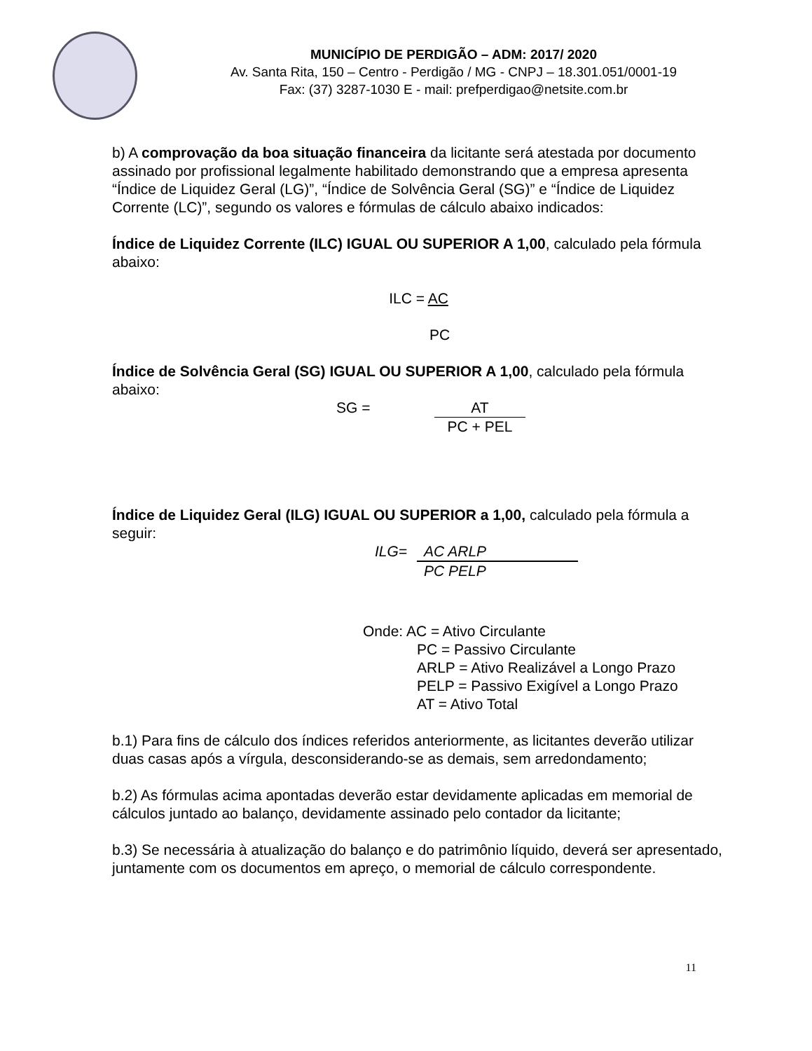MUNICÍPIO DE PERDIGÃO – ADM: 2017/ 2020
Av. Santa Rita, 150 – Centro - Perdigão / MG - CNPJ – 18.301.051/0001-19
Fax: (37) 3287-1030 E - mail: prefperdigao@netsite.com.br
b) A comprovação da boa situação financeira da licitante será atestada por documento assinado por profissional legalmente habilitado demonstrando que a empresa apresenta “Índice de Liquidez Geral (LG)”, “Índice de Solvência Geral (SG)” e “Índice de Liquidez Corrente (LC)”, segundo os valores e fórmulas de cálculo abaixo indicados:
Índice de Liquidez Corrente (ILC) IGUAL OU SUPERIOR A 1,00, calculado pela fórmula abaixo:
ILC = AC
PC
Índice de Solvência Geral (SG) IGUAL OU SUPERIOR A 1,00, calculado pela fórmula abaixo:
SG = AT
PC + PEL
Índice de Liquidez Geral (ILG) IGUAL OU SUPERIOR a 1,00, calculado pela fórmula a seguir:
ILG= AC ARLP
PC PELP
Onde: AC = Ativo Circulante
PC = Passivo Circulante
ARLP = Ativo Realizável a Longo Prazo
PELP = Passivo Exigível a Longo Prazo
AT = Ativo Total
b.1) Para fins de cálculo dos índices referidos anteriormente, as licitantes deverão utilizar duas casas após a vírgula, desconsiderando-se as demais, sem arredondamento;
b.2) As fórmulas acima apontadas deverão estar devidamente aplicadas em memorial de cálculos juntado ao balanço, devidamente assinado pelo contador da licitante;
b.3) Se necessária à atualização do balanço e do patrimônio líquido, deverá ser apresentado, juntamente com os documentos em apreço, o memorial de cálculo correspondente.
11